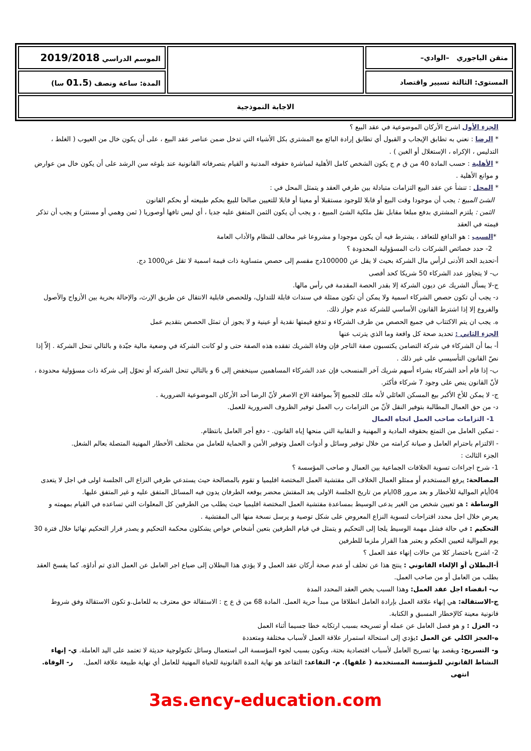| متقن الياجوري –الوادي– | | الموسم الدراسي 2019/2018 |
| المستوى: الثالثة تسيير واقتصاد | | المدة: ساعة ونصف ( 01.5 سا) |
| الاجابة النموذجية | | |
الجزء الأول اشرح الأركان الموضوعية في عقد البيع ؟
* الرضا : نعني به تطابق الإيجاب و القبول أي تطابق إرادة البائع مع المشتري بكل الأشياء التي تدخل ضمن عناصر عقد البيع ، على أن يكون خال من العيوب ( الغلط ، التدليس ، الإكراه ، الإستغلال أو الغبن ) .
* الأهلية : حسب المادة 40 من ق م ج يكون الشخص كامل الأهلية لمباشرة حقوقه المدنية و القيام بتصرفاته القانونية عند بلوغه سن الرشد على أن يكون خال من عوارض و موانع الأهلية .
* المحل : تنشأ عن عقد البيع التزامات متبادلة بين طرفي العقد و يتمثل المحل في :
الشئ المبيع : يجب أن موجودا وقت البيع أو قابلا للوجود مستقبلا أو معينا أو قابلا للتعيين صالحا للبيع بحكم طبيعته أو بحكم القانون
الثمن : يلتزم المشتري بدفع مبلغا مقابل نقل ملكية الشئ المبيع ، و يجب أن يكون الثمن المتفق عليه جديا ، أي ليس تافها أوصوريا ( ثمن وهمي أو مستتر) و يجب أن تذكر قيمته في العقد
*السبب : هو الدافع للتعاقد ، يشترط فيه أن يكون موجودا و مشروعا غير مخالف للنظام والأداب العامة
2- حدد خصائص الشركات ذات المسؤولية المحدودة ؟
أ-تحديد الحد الأدنى لرأس مال الشركة بحيث لا يقل عن 100000دج مقسم إلى حصص متساوية ذات قيمة اسمية لا تقل عن1000 دج.
ب- لا يتجاوز عدد الشركاء 50 شريكا كحد أقصى
ج-لا يسأل الشريك عن ديون الشركة إلا بقدر الحصة المقدمة في رأس مالها.
د- يجب أن تكون حصص الشركاء اسمية ولا يمكن أن تكون ممثلة في سندات قابلة للتداول، وللحصص قابلية الانتقال عن طريق الإرث، والإحالة بحرية بين الأزواج والأصول والفروع إلا إذا اشترط القانون الأساسي للشركة عدم جواز ذلك.
ه. يجب ان يتم الاكتتاب في جميع الحصص من طرف الشركاء و تدفع قيمتها نقدية أو عينية و لا يجوز أن تمثل الحصص بتقديم عمل
الجزء الثاني : تحديد صحة كل واقعة وما الذي يترتب عنها
أ- بما أن الشركاء في شركة التضامن يكتسبون صفة التاجر فإن وفاة الشريك تفقده هذه الصفة حتى و لو كانت الشركة في وضعية مالية جيّدة و بالتالي تنحل الشركة . إلاّ إذا نصّ القانون التأسيسي على غير ذلك .
ب- إذا قام أحد الشركاء بشراء أسهم شريك آخر المنسحب فإن عدد الشركاء المساهمين سينخفض إلى 6 و بالتالي تنحل الشركة أو تحوّل إلى شركة ذات مسؤولية محدودة ، لأنّ القانون ينص على وجود 7 شركاء فأكثر.
ج- لا يمكن للأخ الأكبر بيع المسكن العائلي لأنه ملك للجميع إلاّ بموافقة الاخ الاصغر لأنّ الرضا أحد الأركان الموضوعية الضرورية .
د- من حق العمال المطالبة بتوفير النقل لأنّ من التزامات رب العمل توفير الظروف الضرورية للعمل.
1- التزامات صاحب العمل اتجاه العمال
- تمكين العامل من التمتع بحقوقه المادية و المهنية و النقابية التي منحها إياه القانون. - دفع أجر العامل بانتظام.
- الالتزام باحترام العامل و صيانة كرامته من خلال توفير وسائل و أدوات العمل وتوفير الأمن و الحماية للعامل من مختلف الأخطار المهنية المتصلة بعالم الشغل.
الجزء الثالث :
1- شرح اجراءات تسوية الخلافات الجماعية بين العمال و صاحب المؤسسة ؟
المصالحة: يرفع المستخدم أو ممثلو العمال الخلاف الى مفتشية العمل المختصة اقليميا و تقوم بالمصالحة حيث يستدعي طرفي النزاع الى الجلسة اولى في اجل لا يتعدى 04أيام الموالية للأخطار و بعد مرور 08ايام من تاريخ الجلسة الاولى يعد المفتش محضر يوقعه الطرفان يدون فيه المسائل المتفق عليه و غير المتفق عليها.
الوساطة : هو تعيين شخص من الغير يدعى الوسيط بمساعدة مفتشية العمل المختصة اقليميا حيث يطلب من الطرفين كل المعلوات التي تساعده في القيام بمهمته و يعرض خلال اجل محدد اقتراحات لتسوية النزاع المعروض على شكل توصية و يرسل نسخة منها الى المفتشية .
التحكيم : في حالة فشل مهمة الوسيط يلجا إلى التحكيم و يتمثل في قيام الطرفين بتعين أشخاص خواص يشكلون محكمة التحكيم و يصدر قرار التحكيم نهائيا خلال فترة 30 يوم الموالية لتعيين الحكم و يعتبر هدا القرار ملزما للطرفين
2- اشرح باختصار كلا من حالات إنهاء عقد العمل ؟
أ-البطلان أو الإلغاء القانوني : ينتج هذا عن تخلف أو عدم صحة أركان عقد العمل و لا يؤدي هذا البطلان إلى ضياع اجر العامل عن العمل الذي تم أداؤه. كما يفسخ العقد بطلب من العامل أو من صاحب العمل.
ب- انقضاء اجل عقد العمل: وهذا السبب يخص العقد المحدد المدة
ج-الاستقالة: هي إنهاء علاقة العمل بإرادة العامل انطلاقا من مبدأ حرية العمل. المادة 68 من ق ع ج : الاستقالة حق معترف به للعامل.و تكون الاستقالة وفق شروط قانونية معينة كالإخطار المسبق و الكتابة.
د- العزل : و هو فصل العامل عن عمله أو تسريحه بسبب ارتكابه خطا جسيما أثناء العمل
ه-العجز الكلي عن العمل : يؤدي إلى استحالة استمرار علاقة العمل لأسباب مختلفة ومتعددة
و- التسريح: ويقصد بها تسريح العامل لأسباب اقتصادية بحتة، ويكون بسبب لجوء المؤسسة الى استعمال وسائل تكنولوجية حديثة لا تعتمد على اليد العاملة. ي- إنهاء النشاط القانوني للمؤسسة المستخدمة ( غلقها). م- التقاعد: التقاعد هو نهاية المدة القانونية للحياة المهنية للعامل أي نهاية طبيعة علاقة العمل. ر- الوفاة. انتهى
3as.ency-education.com